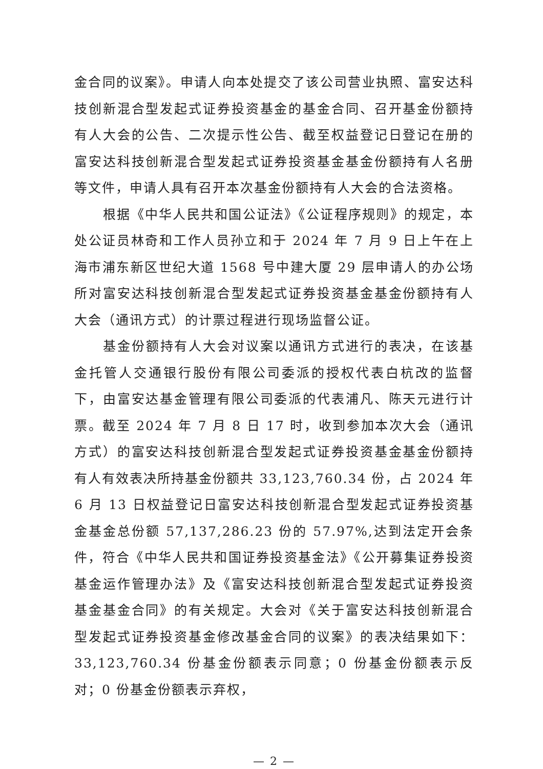金合同的议案》。申请人向本处提交了该公司营业执照、富安达科技创新混合型发起式证券投资基金的基金合同、召开基金份额持有人大会的公告、二次提示性公告、截至权益登记日登记在册的富安达科技创新混合型发起式证券投资基金基金份额持有人名册等文件，申请人具有召开本次基金份额持有人大会的合法资格。
根据《中华人民共和国公证法》《公证程序规则》的规定，本处公证员林奇和工作人员孙立和于 2024 年 7 月 9 日上午在上海市浦东新区世纪大道 1568 号中建大厦 29 层申请人的办公场所对富安达科技创新混合型发起式证券投资基金基金份额持有人大会（通讯方式）的计票过程进行现场监督公证。
基金份额持有人大会对议案以通讯方式进行的表决，在该基金托管人交通银行股份有限公司委派的授权代表白杭改的监督下，由富安达基金管理有限公司委派的代表浦凡、陈天元进行计票。截至 2024 年 7 月 8 日 17 时，收到参加本次大会（通讯方式）的富安达科技创新混合型发起式证券投资基金基金份额持有人有效表决所持基金份额共 33,123,760.34 份，占 2024 年 6 月 13 日权益登记日富安达科技创新混合型发起式证券投资基金基金总份额 57,137,286.23 份的 57.97%,达到法定开会条件，符合《中华人民共和国证券投资基金法》《公开募集证券投资基金运作管理办法》及《富安达科技创新混合型发起式证券投资基金基金合同》的有关规定。大会对《关于富安达科技创新混合型发起式证券投资基金修改基金合同的议案》的表决结果如下：33,123,760.34 份基金份额表示同意；0 份基金份额表示反对；0 份基金份额表示弃权，
— 2 —